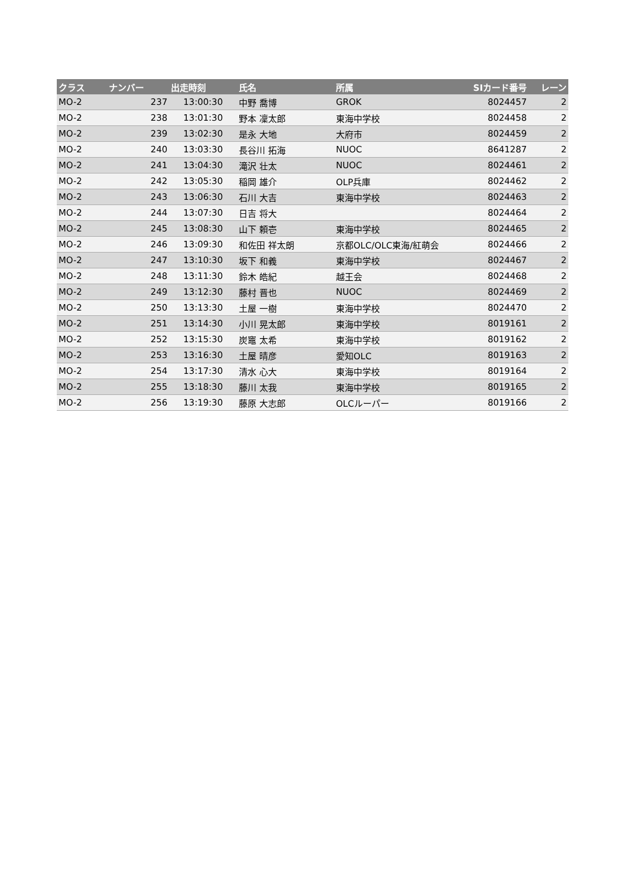| クラス | ナンバー | 出走時刻 | 氏名 | 所属 | SIカード番号 | レーン |
| --- | --- | --- | --- | --- | --- | --- |
| MO-2 | 237 | 13:00:30 | 中野 喬博 | GROK | 8024457 | 2 |
| MO-2 | 238 | 13:01:30 | 野本 凜太郎 | 東海中学校 | 8024458 | 2 |
| MO-2 | 239 | 13:02:30 | 是永 大地 | 大府市 | 8024459 | 2 |
| MO-2 | 240 | 13:03:30 | 長谷川 拓海 | NUOC | 8641287 | 2 |
| MO-2 | 241 | 13:04:30 | 滝沢 壮太 | NUOC | 8024461 | 2 |
| MO-2 | 242 | 13:05:30 | 稲岡 雄介 | OLP兵庫 | 8024462 | 2 |
| MO-2 | 243 | 13:06:30 | 石川 大吉 | 東海中学校 | 8024463 | 2 |
| MO-2 | 244 | 13:07:30 | 日吉 将大 | | 8024464 | 2 |
| MO-2 | 245 | 13:08:30 | 山下 頼壱 | 東海中学校 | 8024465 | 2 |
| MO-2 | 246 | 13:09:30 | 和佐田 祥太朗 | 京都OLC/OLC東海/紅萌会 | 8024466 | 2 |
| MO-2 | 247 | 13:10:30 | 坂下 和義 | 東海中学校 | 8024467 | 2 |
| MO-2 | 248 | 13:11:30 | 鈴木 皓紀 | 越王会 | 8024468 | 2 |
| MO-2 | 249 | 13:12:30 | 藤村 晋也 | NUOC | 8024469 | 2 |
| MO-2 | 250 | 13:13:30 | 土屋 一樹 | 東海中学校 | 8024470 | 2 |
| MO-2 | 251 | 13:14:30 | 小川 晃太郎 | 東海中学校 | 8019161 | 2 |
| MO-2 | 252 | 13:15:30 | 炭竈 太希 | 東海中学校 | 8019162 | 2 |
| MO-2 | 253 | 13:16:30 | 土屋 晴彦 | 愛知OLC | 8019163 | 2 |
| MO-2 | 254 | 13:17:30 | 清水 心大 | 東海中学校 | 8019164 | 2 |
| MO-2 | 255 | 13:18:30 | 藤川 太我 | 東海中学校 | 8019165 | 2 |
| MO-2 | 256 | 13:19:30 | 藤原 大志郎 | OLCルーパー | 8019166 | 2 |